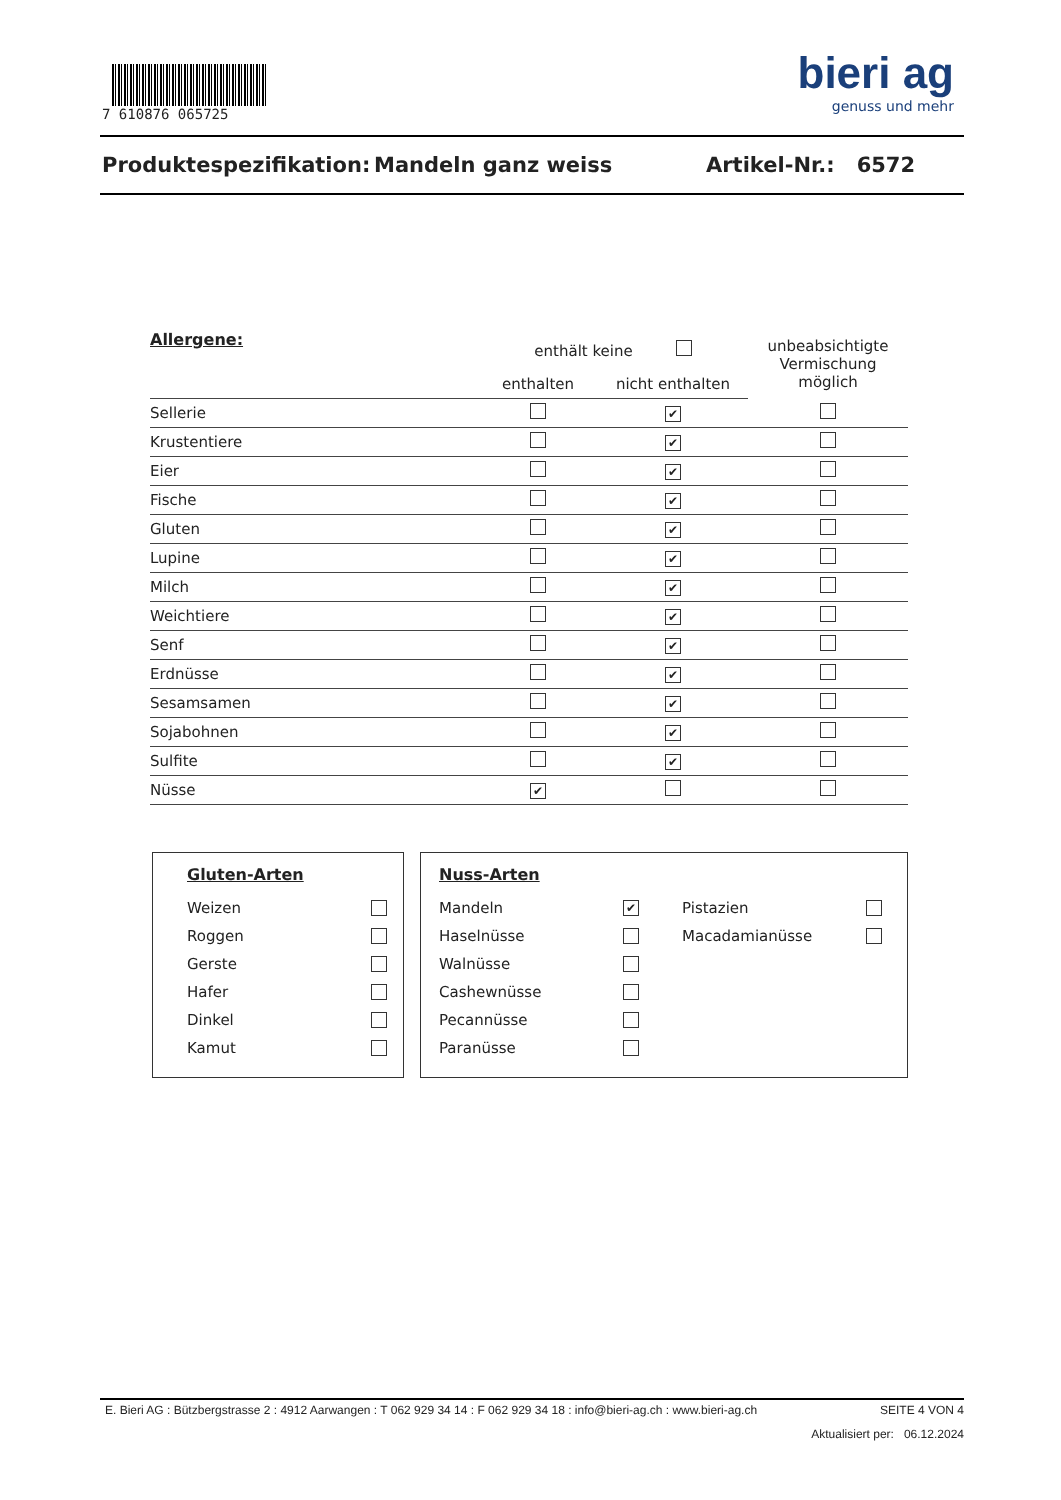7 610876 065725
bieri ag
genuss und mehr
Produktespezifikation: Mandeln ganz weiss Artikel-Nr.: 6572
| Allergene: | enthält keine | | unbeabsichtigte Vermischung möglich |
| --- | --- | --- | --- |
| | enthalten | nicht enthalten | |
| Sellerie | | ✔ | |
| Krustentiere | | ✔ | |
| Eier | | ✔ | |
| Fische | | ✔ | |
| Gluten | | ✔ | |
| Lupine | | ✔ | |
| Milch | | ✔ | |
| Weichtiere | | ✔ | |
| Senf | | ✔ | |
| Erdnüsse | | ✔ | |
| Sesamsamen | | ✔ | |
| Sojabohnen | | ✔ | |
| Sulfite | | ✔ | |
| Nüsse | ✔ | | |
Gluten-Arten
Weizen
Roggen
Gerste
Hafer
Dinkel
Kamut
Nuss-Arten
Mandeln ✔
Haselnüsse
Walnüsse
Cashewnüsse
Pecannüsse
Paranüsse
Pistazien
Macadamianüsse
E. Bieri AG : Bützbergstrasse 2 : 4912 Aarwangen : T 062 929 34 14 : F 062 929 34 18 : info@bieri-ag.ch : www.bieri-ag.ch SEITE 4 VON 4
Aktualisiert per: 06.12.2024